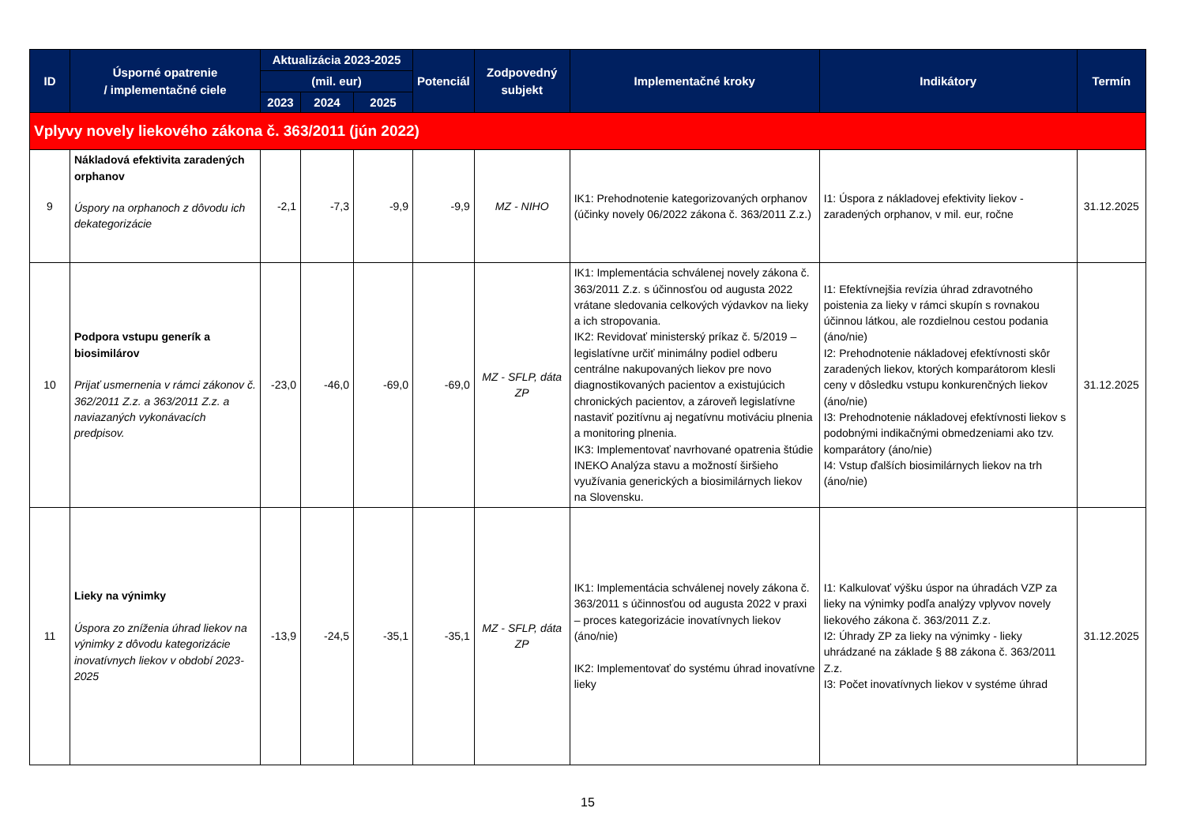| ID | Úsporné opatrenie / implementačné ciele | Aktualizácia 2023-2025 | | | Potenciál | Zodpovedný subjekt | Implementačné kroky | Indikátory | Termín |
| --- | --- | --- | --- | --- | --- | --- | --- | --- | --- |
| | | (mil. eur) | | | | | | | |
| | | 2023 | 2024 | 2025 | | | | | |
| Vplyvy novely liekového zákona č. 363/2011 (jún 2022) | | | | | | | | | |
| 9 | Nákladová efektivita zaradených orphanov Úspory na orphanoch z dôvodu ich dekategorizácie | -2,1 | -7,3 | -9,9 | -9,9 | MZ - NIHO | IK1: Prehodnotenie kategorizovaných orphanov (účinky novely 06/2022 zákona č. 363/2011 Z.z.) | I1: Úspora z nákladovej efektivity liekov - zaradených orphanov, v mil. eur, ročne | 31.12.2025 |
| 10 | Podpora vstupu generík a biosimilárov Prijať usmernenia v rámci zákonov č. 362/2011 Z.z. a 363/2011 Z.z. a naviazaných vykonávacích predpisov. | -23,0 | -46,0 | -69,0 | -69,0 | MZ - SFLP, dáta ZP | IK1: Implementácia schválenej novely zákona č. 363/2011 Z.z. s účinnosťou od augusta 2022 vrátane sledovania celkových výdavkov na lieky a ich stropovania. IK2: Revidovať ministerský príkaz č. 5/2019 – legislatívne určiť minimálny podiel odberu centrálne nakupovaných liekov pre novo diagnostikovaných pacientov a existujúcich chronických pacientov, a zároveň legislatívne nastaviť pozitívnu aj negatívnu motiváciu plnenia a monitoring plnenia. IK3: Implementovať navrhované opatrenia štúdie INEKO Analýza stavu a možností širšieho využívania generických a biosimilárnych liekov na Slovensku. | I1: Efektívnejšia revízia úhrad zdravotného poistenia za lieky v rámci skupín s rovnakou účinnou látkou, ale rozdielnou cestou podania (áno/nie) I2: Prehodnotenie nákladovej efektívnosti skôr zaradených liekov, ktorých komparátorom klesli ceny v dôsledku vstupu konkurenčných liekov (áno/nie) I3: Prehodnotenie nákladovej efektívnosti liekov s podobnými indikačnými obmedzeniami ako tzv. komparátory (áno/nie) I4: Vstup ďalších biosimilárnych liekov na trh (áno/nie) | 31.12.2025 |
| 11 | Lieky na výnimky Úspora zo zníženia úhrad liekov na výnimky z dôvodu kategorizácie inovatívnych liekov v období 2023-2025 | -13,9 | -24,5 | -35,1 | -35,1 | MZ - SFLP, dáta ZP | IK1: Implementácia schválenej novely zákona č. 363/2011 s účinnosťou od augusta 2022 v praxi – proces kategorizácie inovatívnych liekov (áno/nie) IK2: Implementovať do systému úhrad inovatívne lieky | I1: Kalkulovať výšku úspor na úhradách VZP za lieky na výnimky podľa analýzy vplyvov novely liekového zákona č. 363/2011 Z.z. I2: Úhrady ZP za lieky na výnimky - lieky uhrádzané na základe § 88 zákona č. 363/2011 Z.z. I3: Počet inovatívnych liekov v systéme úhrad | 31.12.2025 |
15